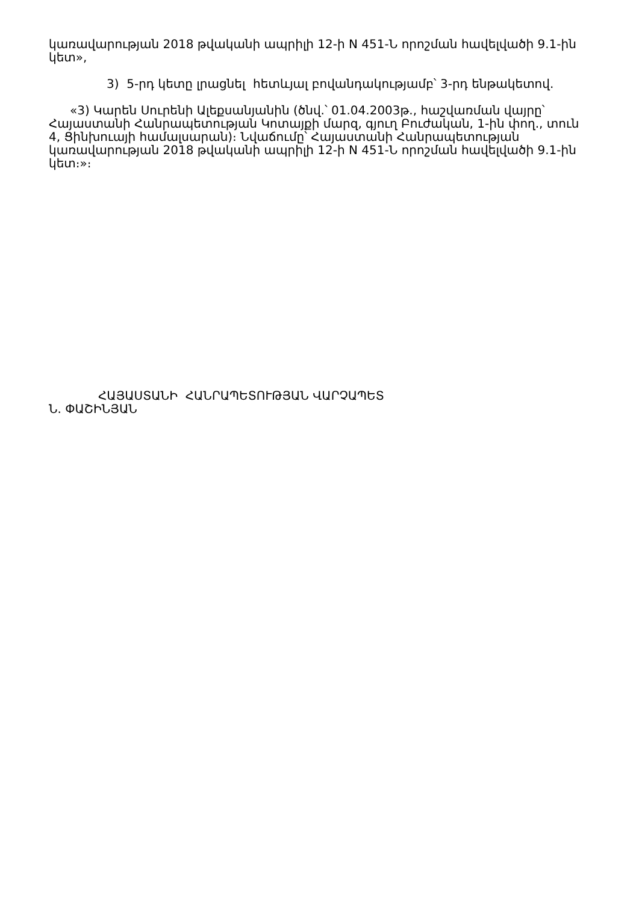կառավարության 2018 թվականի ապրիլի 12-ի N 451-Ն որոշման հավելվածի 9.1-ին կետ»,
3) 5-րդ կետը լրացնել հետևյալ բովանդակությամբ՝ 3-րդ ենթակետով.
«3) Կարեն Սուրենի Ալեքսանյանին (ծնվ.՝ 01.04.2003թ., հաշվառման վայրը՝ Հայաստանի Հանրապետության Կոտայքի մարզ, գյուղ Բուժական, 1-ին փող., տուն 4, Ցինխուայի համալսարան)։ Նվաճումը՝ Հայաստանի Հանրապետության կառավարության 2018 թվականի ապրիլի 12-ի N 451-Ն որոշման հավելվածի 9.1-ին կետ։»։
ՀԱՅԱՍՏԱՆԻ ՀԱՆՐԱՊԵՏՈՒԹՅԱՆ ՎԱՐՉԱՊԵՏ
Ն. ՓԱՇԻՆՅԱՆ